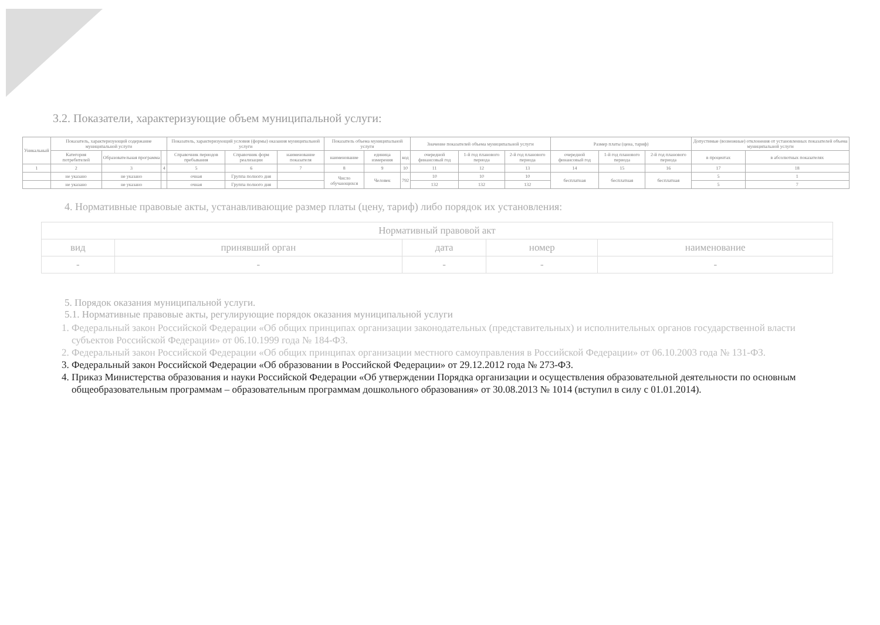3.2. Показатели, характеризующие объем муниципальной услуги:
| Уникальный | Показатель, характеризующий содержание муниципальной услуги | | | Показатель, характеризующий условия (формы) оказания муниципальной услуги | | | Показатель объема муниципальной услуги | | | Значение показателей объема муниципальной услуги | | | Размер платы (цена, тариф) | | | Допустимые (возможные) отклонения от установленных показателей объема муниципальной услуги | |
| --- | --- | --- | --- | --- | --- | --- | --- | --- | --- | --- | --- | --- | --- | --- | --- | --- | --- |
| | Категория потребителей | Образовательная программа | | Справочник периодов пребывания | Справочник форм реализации | наименование показателя | наименование | единица измерения | код | очередной финансовый год | 1-й год планового периода | 2-й год планового периода | очередной финансовый год | 1-й год планового периода | 2-й год планового периода | в процентах | в абсолютных показателях |
| 1 | 2 | 3 | 4 | 5 | 6 | 7 | 8 | 9 | 10 | 11 | 12 | 13 | 14 | 15 | 16 | 17 | 18 |
| | не указано | не указано | | очная | Группа полного дня | | Число обучающихся | Человек | 792 | 10 | 10 | 10 | бесплатная | бесплатная | бесплатная | 5 | 1 |
| | не указано | не указано | | очная | Группа полного дня | | | | | 132 | 132 | 132 | | | | 5 | 7 |
4. Нормативные правовые акты, устанавливающие размер платы (цену, тариф) либо порядок их установления:
| Нормативный правовой акт | | | | |
| --- | --- | --- | --- | --- |
| вид | принявший орган | дата | номер | наименование |
| - | - | - | - | - |
5. Порядок оказания муниципальной услуги.
5.1. Нормативные правовые акты, регулирующие порядок оказания муниципальной услуги
1. Федеральный закон Российской Федерации «Об общих принципах организации законодательных (представительных) и исполнительных органов государственной власти субъектов Российской Федерации» от 06.10.1999 года № 184-ФЗ.
2. Федеральный закон Российской Федерации «Об общих принципах организации местного самоуправления в Российской Федерации» от 06.10.2003 года № 131-ФЗ.
3. Федеральный закон Российской Федерации «Об образовании в Российской Федерации» от 29.12.2012 года № 273-ФЗ.
4. Приказ Министерства образования и науки Российской Федерации «Об утверждении Порядка организации и осуществления образовательной деятельности по основным общеобразовательным программам – образовательным программам дошкольного образования» от 30.08.2013 № 1014 (вступил в силу с 01.01.2014).